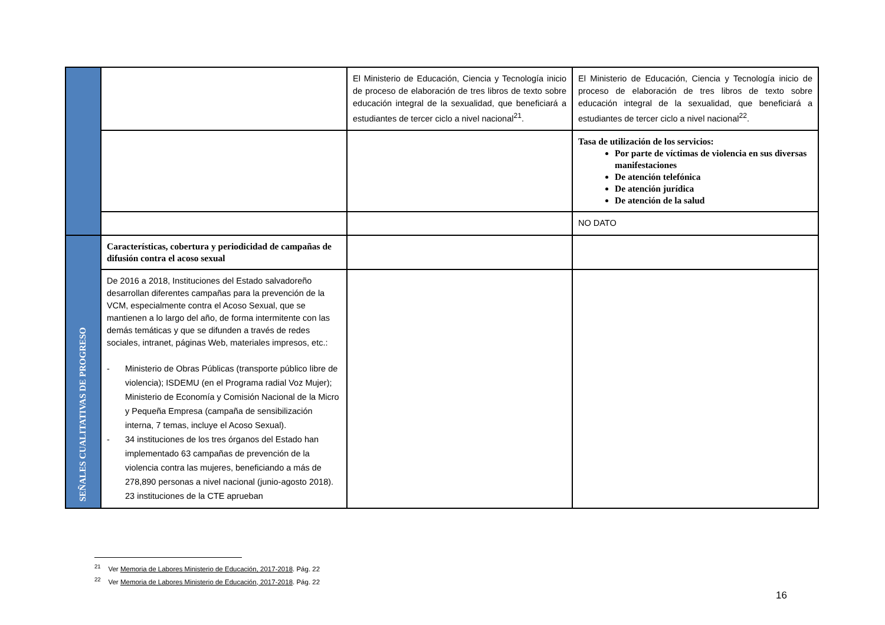| | | El Ministerio de Educación, Ciencia y Tecnología inicio de proceso de elaboración de tres libros de texto sobre educación integral de la sexualidad, que beneficiará a estudiantes de tercer ciclo a nivel nacional<sup>21</sup>. | El Ministerio de Educación, Ciencia y Tecnología inicio de proceso de elaboración de tres libros de texto sobre educación integral de la sexualidad, que beneficiará a estudiantes de tercer ciclo a nivel nacional<sup>22</sup>. |
| | | | Tasa de utilización de los servicios: Por parte de víctimas de violencia en sus diversas manifestaciones De atención telefónica De atención jurídica De atención de la salud |
| | | | NO DATO |
| SEÑALES CUALITATIVAS DE PROGRESO | Características, cobertura y periodicidad de campañas de difusión contra el acoso sexual | | |
| | De 2016 a 2018, Instituciones del Estado salvadoreño desarrollan diferentes campañas para la prevención de la VCM, especialmente contra el Acoso Sexual, que se mantienen a lo largo del año, de forma intermitente con las demás temáticas y que se difunden a través de redes sociales, intranet, páginas Web, materiales impresos, etc.: - Ministerio de Obras Públicas (transporte público libre de violencia); ISDEMU (en el Programa radial Voz Mujer); Ministerio de Economía y Comisión Nacional de la Micro y Pequeña Empresa (campaña de sensibilización interna, 7 temas, incluye el Acoso Sexual). - 34 instituciones de los tres órganos del Estado han implementado 63 campañas de prevención de la violencia contra las mujeres, beneficiando a más de 278,890 personas a nivel nacional (junio-agosto 2018). 23 instituciones de la CTE aprueban | | |
<sup>21</sup> Ver Memoria de Labores Ministerio de Educación, 2017-2018. Pág. 22
<sup>22</sup> Ver Memoria de Labores Ministerio de Educación, 2017-2018. Pág. 22
16